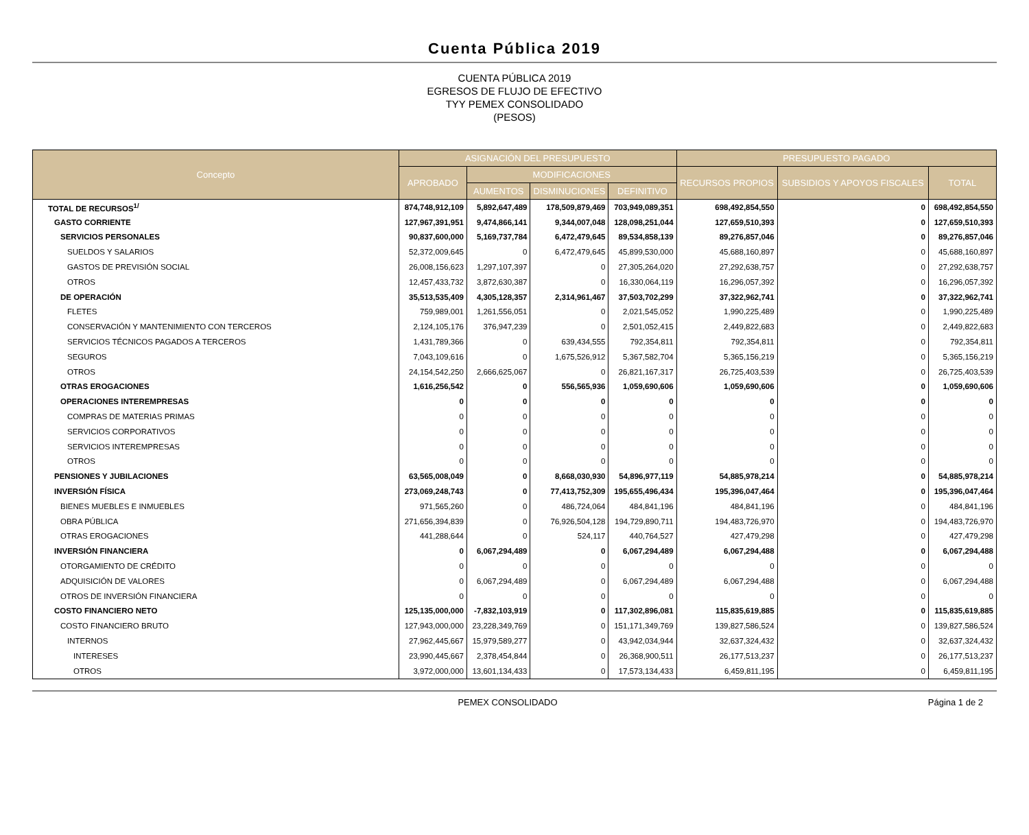Cuenta Pública 2019
CUENTA PÚBLICA 2019
EGRESOS DE FLUJO DE EFECTIVO
TYY PEMEX CONSOLIDADO
(PESOS)
| Concepto | ASIGNACIÓN DEL PRESUPUESTO | | | | PRESUPUESTO PAGADO | | |
| --- | --- | --- | --- | --- | --- | --- | --- |
| | APROBADO | MODIFICACIONES | | | RECURSOS PROPIOS | SUBSIDIOS Y APOYOS FISCALES | TOTAL |
| | | AUMENTOS | DISMINUCIONES | DEFINITIVO | | | |
| TOTAL DE RECURSOS<sup>1/</sup> | 874,748,912,109 | 5,892,647,489 | 178,509,879,469 | 703,949,089,351 | 698,492,854,550 | 0 | 698,492,854,550 |
| GASTO CORRIENTE | 127,967,391,951 | 9,474,866,141 | 9,344,007,048 | 128,098,251,044 | 127,659,510,393 | 0 | 127,659,510,393 |
| SERVICIOS PERSONALES | 90,837,600,000 | 5,169,737,784 | 6,472,479,645 | 89,534,858,139 | 89,276,857,046 | 0 | 89,276,857,046 |
| SUELDOS Y SALARIOS | 52,372,009,645 | 0 | 6,472,479,645 | 45,899,530,000 | 45,688,160,897 | 0 | 45,688,160,897 |
| GASTOS DE PREVISIÓN SOCIAL | 26,008,156,623 | 1,297,107,397 | 0 | 27,305,264,020 | 27,292,638,757 | 0 | 27,292,638,757 |
| OTROS | 12,457,433,732 | 3,872,630,387 | 0 | 16,330,064,119 | 16,296,057,392 | 0 | 16,296,057,392 |
| DE OPERACIÓN | 35,513,535,409 | 4,305,128,357 | 2,314,961,467 | 37,503,702,299 | 37,322,962,741 | 0 | 37,322,962,741 |
| FLETES | 759,989,001 | 1,261,556,051 | 0 | 2,021,545,052 | 1,990,225,489 | 0 | 1,990,225,489 |
| CONSERVACIÓN Y MANTENIMIENTO CON TERCEROS | 2,124,105,176 | 376,947,239 | 0 | 2,501,052,415 | 2,449,822,683 | 0 | 2,449,822,683 |
| SERVICIOS TÉCNICOS PAGADOS A TERCEROS | 1,431,789,366 | 0 | 639,434,555 | 792,354,811 | 792,354,811 | 0 | 792,354,811 |
| SEGUROS | 7,043,109,616 | 0 | 1,675,526,912 | 5,367,582,704 | 5,365,156,219 | 0 | 5,365,156,219 |
| OTROS | 24,154,542,250 | 2,666,625,067 | 0 | 26,821,167,317 | 26,725,403,539 | 0 | 26,725,403,539 |
| OTRAS EROGACIONES | 1,616,256,542 | 0 | 556,565,936 | 1,059,690,606 | 1,059,690,606 | 0 | 1,059,690,606 |
| OPERACIONES INTEREMPRESAS | 0 | 0 | 0 | 0 | 0 | 0 | 0 |
| COMPRAS DE MATERIAS PRIMAS | 0 | 0 | 0 | 0 | 0 | 0 | 0 |
| SERVICIOS CORPORATIVOS | 0 | 0 | 0 | 0 | 0 | 0 | 0 |
| SERVICIOS INTEREMPRESAS | 0 | 0 | 0 | 0 | 0 | 0 | 0 |
| OTROS | 0 | 0 | 0 | 0 | 0 | 0 | 0 |
| PENSIONES Y JUBILACIONES | 63,565,008,049 | 0 | 8,668,030,930 | 54,896,977,119 | 54,885,978,214 | 0 | 54,885,978,214 |
| INVERSIÓN FÍSICA | 273,069,248,743 | 0 | 77,413,752,309 | 195,655,496,434 | 195,396,047,464 | 0 | 195,396,047,464 |
| BIENES MUEBLES E INMUEBLES | 971,565,260 | 0 | 486,724,064 | 484,841,196 | 484,841,196 | 0 | 484,841,196 |
| OBRA PÚBLICA | 271,656,394,839 | 0 | 76,926,504,128 | 194,729,890,711 | 194,483,726,970 | 0 | 194,483,726,970 |
| OTRAS EROGACIONES | 441,288,644 | 0 | 524,117 | 440,764,527 | 427,479,298 | 0 | 427,479,298 |
| INVERSIÓN FINANCIERA | 0 | 6,067,294,489 | 0 | 6,067,294,489 | 6,067,294,488 | 0 | 6,067,294,488 |
| OTORGAMIENTO DE CRÉDITO | 0 | 0 | 0 | 0 | 0 | 0 | 0 |
| ADQUISICIÓN DE VALORES | 0 | 6,067,294,489 | 0 | 6,067,294,489 | 6,067,294,488 | 0 | 6,067,294,488 |
| OTROS DE INVERSIÓN FINANCIERA | 0 | 0 | 0 | 0 | 0 | 0 | 0 |
| COSTO FINANCIERO NETO | 125,135,000,000 | -7,832,103,919 | 0 | 117,302,896,081 | 115,835,619,885 | 0 | 115,835,619,885 |
| COSTO FINANCIERO BRUTO | 127,943,000,000 | 23,228,349,769 | 0 | 151,171,349,769 | 139,827,586,524 | 0 | 139,827,586,524 |
| INTERNOS | 27,962,445,667 | 15,979,589,277 | 0 | 43,942,034,944 | 32,637,324,432 | 0 | 32,637,324,432 |
| INTERESES | 23,990,445,667 | 2,378,454,844 | 0 | 26,368,900,511 | 26,177,513,237 | 0 | 26,177,513,237 |
| OTROS | 3,972,000,000 | 13,601,134,433 | 0 | 17,573,134,433 | 6,459,811,195 | 0 | 6,459,811,195 |
PEMEX CONSOLIDADO Página 1 de 2